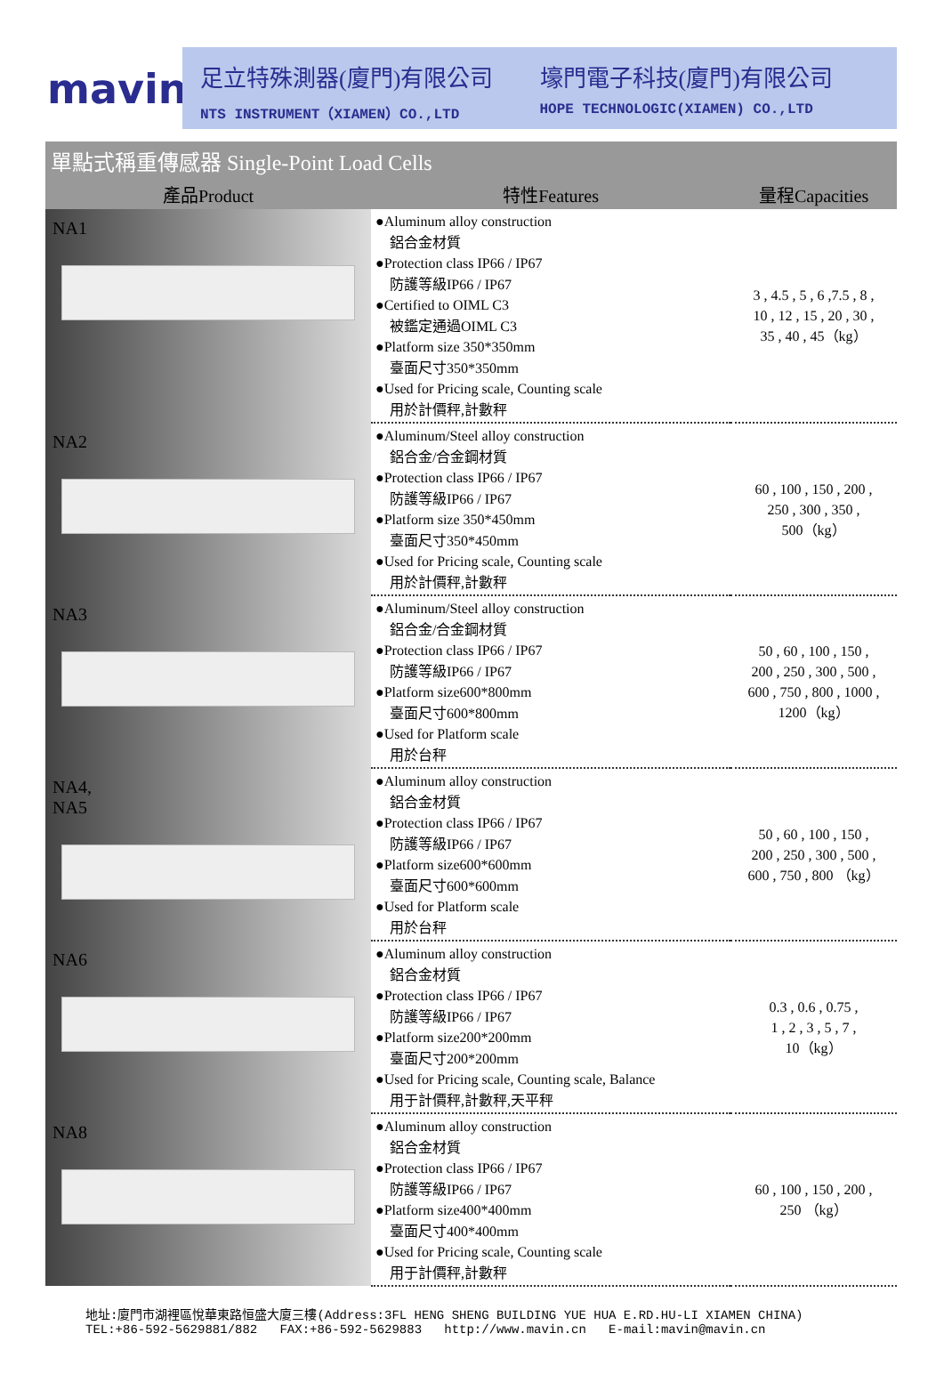mavin
足立特殊測器(廈門)有限公司
NTS INSTRUMENT（XIAMEN）CO.,LTD
壕門電子科技(廈門)有限公司
HOPE TECHNOLOGIC(XIAMEN) CO.,LTD
| 單點式稱重傳感器 Single-Point Load Cells | | |
| --- | --- | --- |
| 產品Product | 特性Features | 量程Capacities |
| NA1 | ●Aluminum alloy construction 鋁合金材質 ●Protection class IP66 / IP67 防護等級IP66 / IP67 ●Certified to OIML C3 被鑑定通過OIML C3 ●Platform size 350*350mm 臺面尺寸350*350mm ●Used for Pricing scale, Counting scale 用於計價秤,計數秤 | 3 , 4.5 , 5 , 6 ,7.5 , 8 , 10 , 12 , 15 , 20 , 30 , 35 , 40 , 45（kg） |
| NA2 | ●Aluminum/Steel alloy construction 鋁合金/合金鋼材質 ●Protection class IP66 / IP67 防護等級IP66 / IP67 ●Platform size 350*450mm 臺面尺寸350*450mm ●Used for Pricing scale, Counting scale 用於計價秤,計數秤 | 60 , 100 , 150 , 200 , 250 , 300 , 350 , 500（kg） |
| NA3 | ●Aluminum/Steel alloy construction 鋁合金/合金鋼材質 ●Protection class IP66 / IP67 防護等級IP66 / IP67 ●Platform size600*800mm 臺面尺寸600*800mm ●Used for Platform scale 用於台秤 | 50 , 60 , 100 , 150 , 200 , 250 , 300 , 500 , 600 , 750 , 800 , 1000 , 1200（kg） |
| NA4, NA5 | ●Aluminum alloy construction 鋁合金材質 ●Protection class IP66 / IP67 防護等級IP66 / IP67 ●Platform size600*600mm 臺面尺寸600*600mm ●Used for Platform scale 用於台秤 | 50 , 60 , 100 , 150 , 200 , 250 , 300 , 500 , 600 , 750 , 800 （kg） |
| NA6 | ●Aluminum alloy construction 鋁合金材質 ●Protection class IP66 / IP67 防護等級IP66 / IP67 ●Platform size200*200mm 臺面尺寸200*200mm ●Used for Pricing scale, Counting scale, Balance 用于計價秤,計數秤,天平秤 | 0.3 , 0.6 , 0.75 , 1 , 2 , 3 , 5 , 7 , 10（kg） |
| NA8 | ●Aluminum alloy construction 鋁合金材質 ●Protection class IP66 / IP67 防護等級IP66 / IP67 ●Platform size400*400mm 臺面尺寸400*400mm ●Used for Pricing scale, Counting scale 用于計價秤,計數秤 | 60 , 100 , 150 , 200 , 250 （kg） |
地址:廈門市湖裡區悅華東路恒盛大廈三樓(Address:3FL HENG SHENG BUILDING YUE HUA E.RD.HU-LI XIAMEN CHINA)
TEL:+86-592-5629881/882 FAX:+86-592-5629883 http://www.mavin.cn E-mail:mavin@mavin.cn